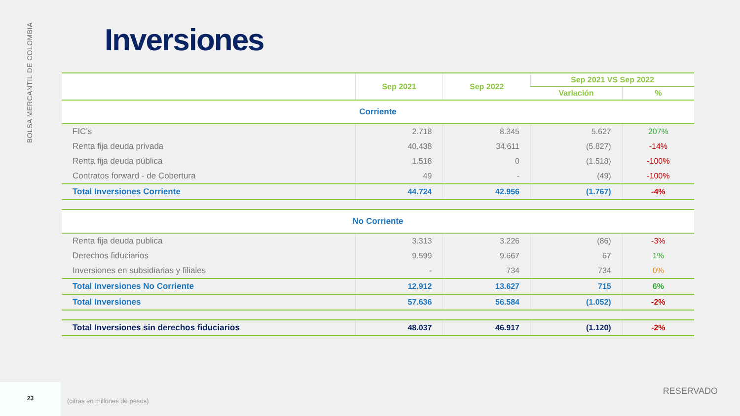BOLSA MERCANTIL DE COLOMBIA
Inversiones
| | Sep 2021 | Sep 2022 | Sep 2021 VS Sep 2022 | |
| --- | --- | --- | --- | --- |
| | | | Variación | % |
| Corriente | | | | |
| FIC's | 2.718 | 8.345 | 5.627 | 207% |
| Renta fija deuda privada | 40.438 | 34.611 | (5.827) | -14% |
| Renta fija deuda pública | 1.518 | 0 | (1.518) | -100% |
| Contratos forward - de Cobertura | 49 | - | (49) | -100% |
| Total Inversiones Corriente | 44.724 | 42.956 | (1.767) | -4% |
| No Corriente | | | | |
| Renta fija deuda publica | 3.313 | 3.226 | (86) | -3% |
| Derechos fiduciarios | 9.599 | 9.667 | 67 | 1% |
| Inversiones en subsidiarias y filiales | - | 734 | 734 | 0% |
| Total Inversiones No Corriente | 12.912 | 13.627 | 715 | 6% |
| Total Inversiones | 57.636 | 56.584 | (1.052) | -2% |
| Total Inversiones sin derechos fiduciarios | 48.037 | 46.917 | (1.120) | -2% |
23
(cifras en millones de pesos)
RESERVADO